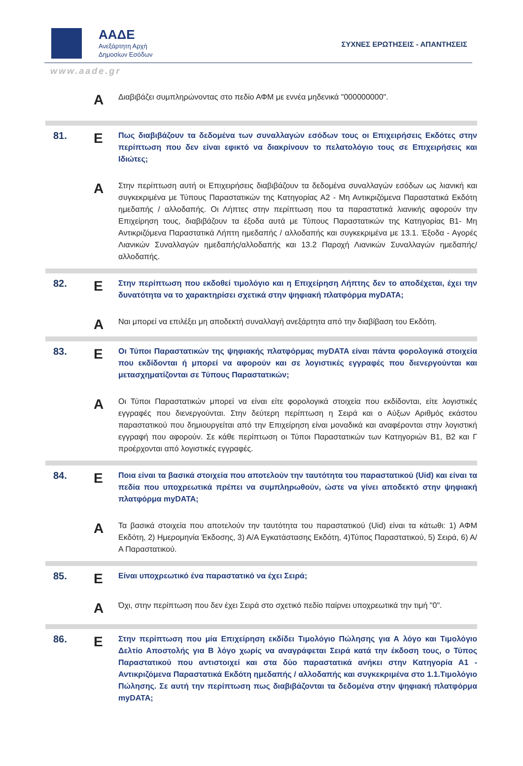ΑΑΔΕ
Ανεξάρτητη Αρχή
Δημοσίων Εσόδων
ΣΥΧΝΕΣ ΕΡΩΤΗΣΕΙΣ - ΑΠΑΝΤΗΣΕΙΣ
www.aade.gr
A
Διαβιβάζει συμπληρώνοντας στο πεδίο ΑΦΜ με εννέα μηδενικά "000000000".
81.
E
Πως διαβιβάζουν τα δεδομένα των συναλλαγών εσόδων τους οι Επιχειρήσεις Εκδότες στην περίπτωση που δεν είναι εφικτό να διακρίνουν το πελατολόγιο τους σε Επιχειρήσεις και Ιδιώτες;
A
Στην περίπτωση αυτή οι Επιχειρήσεις διαβιβάζουν τα δεδομένα συναλλαγών εσόδων ως λιανική και συγκεκριμένα με Τύπους Παραστατικών της Κατηγορίας Α2 - Μη Αντικριζόμενα Παραστατικά Εκδότη ημεδαπής / αλλοδαπής. Οι Λήπτες στην περίπτωση που τα παραστατικά λιανικής αφορούν την Επιχείρηση τους, διαβιβάζουν τα έξοδα αυτά με Τύπους Παραστατικών της Κατηγορίας Β1- Μη Αντικριζόμενα Παραστατικά Λήπτη ημεδαπής / αλλοδαπής και συγκεκριμένα με 13.1. Έξοδα - Αγορές Λιανικών Συναλλαγών ημεδαπής/αλλοδαπής και 13.2 Παροχή Λιανικών Συναλλαγών ημεδαπής/αλλοδαπής.
82.
E
Στην περίπτωση που εκδοθεί τιμολόγιο και η Επιχείρηση Λήπτης δεν το αποδέχεται, έχει την δυνατότητα να το χαρακτηρίσει σχετικά στην ψηφιακή πλατφόρμα myDATA;
A
Ναι μπορεί να επιλέξει μη αποδεκτή συναλλαγή ανεξάρτητα από την διαβίβαση του Εκδότη.
83.
E
Οι Τύποι Παραστατικών της ψηφιακής πλατφόρμας myDATA είναι πάντα φορολογικά στοιχεία που εκδίδονται ή μπορεί να αφορούν και σε λογιστικές εγγραφές που διενεργούνται και μετασχηματίζονται σε Τύπους Παραστατικών;
A
Οι Τύποι Παραστατικών μπορεί να είναι είτε φορολογικά στοιχεία που εκδίδονται, είτε λογιστικές εγγραφές που διενεργούνται. Στην δεύτερη περίπτωση η Σειρά και ο Αύξων Αριθμός εκάστου παραστατικού που δημιουργείται από την Επιχείρηση είναι μοναδικά και αναφέρονται στην λογιστική εγγραφή που αφορούν. Σε κάθε περίπτωση οι Τύποι Παραστατικών των Κατηγοριών Β1, Β2 και Γ προέρχονται από λογιστικές εγγραφές.
84.
E
Ποια είναι τα βασικά στοιχεία που αποτελούν την ταυτότητα του παραστατικού (Uid) και είναι τα πεδία που υποχρεωτικά πρέπει να συμπληρωθούν, ώστε να γίνει αποδεκτό στην ψηφιακή πλατφόρμα myDATA;
A
Τα βασικά στοιχεία που αποτελούν την ταυτότητα του παραστατικού (Uid) είναι τα κάτωθι: 1) ΑΦΜ Εκδότη, 2) Ημερομηνία Έκδοσης, 3) Α/Α Εγκατάστασης Εκδότη, 4)Τύπος Παραστατικού, 5) Σειρά, 6) Α/Α Παραστατικού.
85.
E
Είναι υποχρεωτικό ένα παραστατικό να έχει Σειρά;
A
Όχι, στην περίπτωση που δεν έχει Σειρά στο σχετικό πεδίο παίρνει υποχρεωτικά την τιμή "0".
86.
E
Στην περίπτωση που μία Επιχείρηση εκδίδει Τιμολόγιο Πώλησης για Α λόγο και Τιμολόγιο Δελτίο Αποστολής για Β λόγο χωρίς να αναγράφεται Σειρά κατά την έκδοση τους, ο Τύπος Παραστατικού που αντιστοιχεί και στα δύο παραστατικά ανήκει στην Κατηγορία Α1 - Αντικριζόμενα Παραστατικά Εκδότη ημεδαπής / αλλοδαπής και συγκεκριμένα στο 1.1.Τιμολόγιο Πώλησης. Σε αυτή την περίπτωση πως διαβιβάζονται τα δεδομένα στην ψηφιακή πλατφόρμα myDATA;